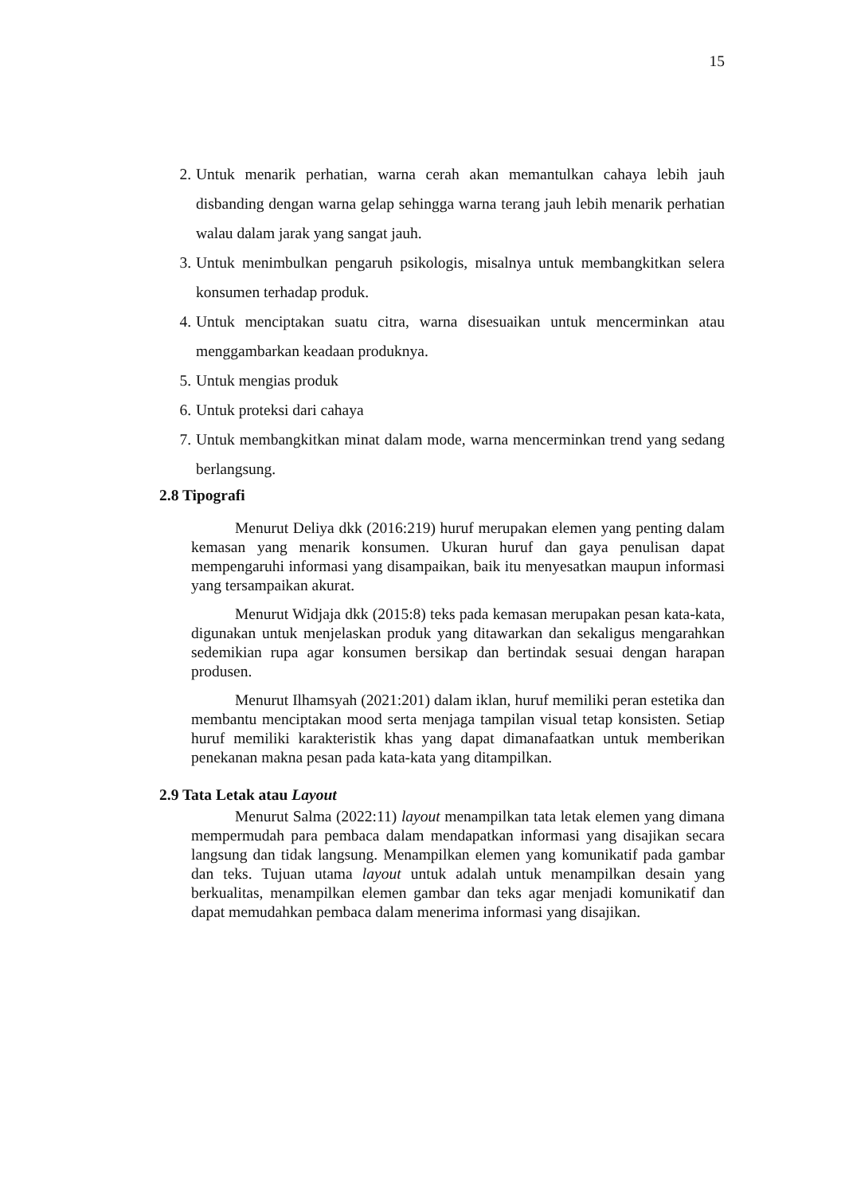15
2. Untuk menarik perhatian, warna cerah akan memantulkan cahaya lebih jauh disbanding dengan warna gelap sehingga warna terang jauh lebih menarik perhatian walau dalam jarak yang sangat jauh.
3. Untuk menimbulkan pengaruh psikologis, misalnya untuk membangkitkan selera konsumen terhadap produk.
4. Untuk menciptakan suatu citra, warna disesuaikan untuk mencerminkan atau menggambarkan keadaan produknya.
5. Untuk mengias produk
6. Untuk proteksi dari cahaya
7. Untuk membangkitkan minat dalam mode, warna mencerminkan trend yang sedang berlangsung.
2.8 Tipografi
Menurut Deliya dkk (2016:219) huruf merupakan elemen yang penting dalam kemasan yang menarik konsumen. Ukuran huruf dan gaya penulisan dapat mempengaruhi informasi yang disampaikan, baik itu menyesatkan maupun informasi yang tersampaikan akurat.
Menurut Widjaja dkk (2015:8) teks pada kemasan merupakan pesan kata-kata, digunakan untuk menjelaskan produk yang ditawarkan dan sekaligus mengarahkan sedemikian rupa agar konsumen bersikap dan bertindak sesuai dengan harapan produsen.
Menurut Ilhamsyah (2021:201) dalam iklan, huruf memiliki peran estetika dan membantu menciptakan mood serta menjaga tampilan visual tetap konsisten. Setiap huruf memiliki karakteristik khas yang dapat dimanafaatkan untuk memberikan penekanan makna pesan pada kata-kata yang ditampilkan.
2.9 Tata Letak atau Layout
Menurut Salma (2022:11) layout menampilkan tata letak elemen yang dimana mempermudah para pembaca dalam mendapatkan informasi yang disajikan secara langsung dan tidak langsung. Menampilkan elemen yang komunikatif pada gambar dan teks. Tujuan utama layout untuk adalah untuk menampilkan desain yang berkualitas, menampilkan elemen gambar dan teks agar menjadi komunikatif dan dapat memudahkan pembaca dalam menerima informasi yang disajikan.